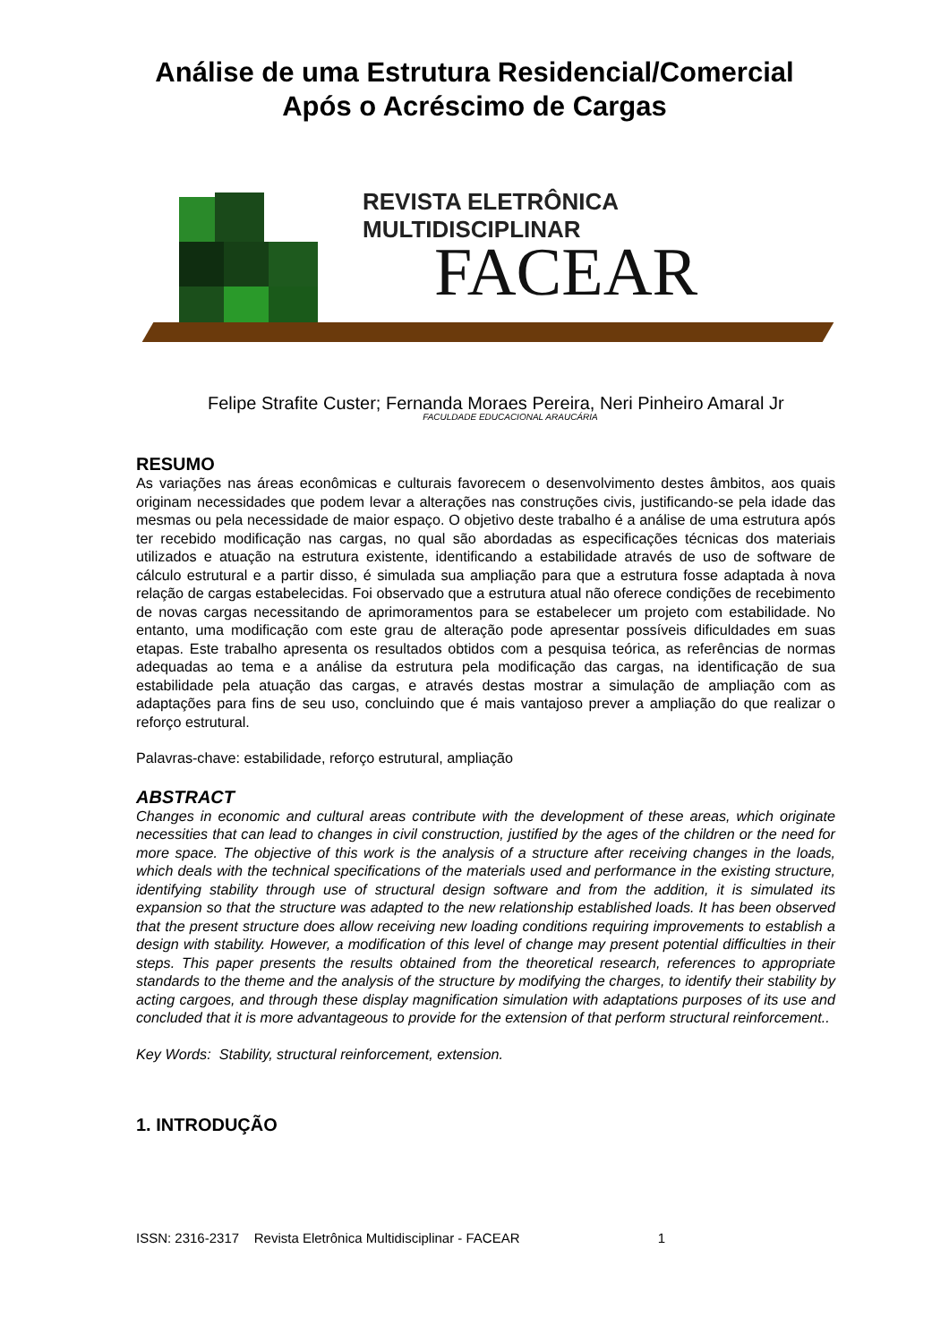Análise de uma Estrutura Residencial/Comercial
Após o Acréscimo de Cargas
REVISTA ELETRÔNICA MULTIDISCIPLINAR
FACEAR
Felipe Strafite Custer; Fernanda Moraes Pereira, Neri Pinheiro Amaral Jr
FACULDADE EDUCACIONAL ARAUCÁRIA
RESUMO
As variações nas áreas econômicas e culturais favorecem o desenvolvimento destes âmbitos, aos quais originam necessidades que podem levar a alterações nas construções civis, justificando-se pela idade das mesmas ou pela necessidade de maior espaço. O objetivo deste trabalho é a análise de uma estrutura após ter recebido modificação nas cargas, no qual são abordadas as especificações técnicas dos materiais utilizados e atuação na estrutura existente, identificando a estabilidade através de uso de software de cálculo estrutural e a partir disso, é simulada sua ampliação para que a estrutura fosse adaptada à nova relação de cargas estabelecidas. Foi observado que a estrutura atual não oferece condições de recebimento de novas cargas necessitando de aprimoramentos para se estabelecer um projeto com estabilidade. No entanto, uma modificação com este grau de alteração pode apresentar possíveis dificuldades em suas etapas. Este trabalho apresenta os resultados obtidos com a pesquisa teórica, as referências de normas adequadas ao tema e a análise da estrutura pela modificação das cargas, na identificação de sua estabilidade pela atuação das cargas, e através destas mostrar a simulação de ampliação com as adaptações para fins de seu uso, concluindo que é mais vantajoso prever a ampliação do que realizar o reforço estrutural.
Palavras-chave: estabilidade, reforço estrutural, ampliação
ABSTRACT
Changes in economic and cultural areas contribute with the development of these areas, which originate necessities that can lead to changes in civil construction, justified by the ages of the children or the need for more space. The objective of this work is the analysis of a structure after receiving changes in the loads, which deals with the technical specifications of the materials used and performance in the existing structure, identifying stability through use of structural design software and from the addition, it is simulated its expansion so that the structure was adapted to the new relationship established loads. It has been observed that the present structure does allow receiving new loading conditions requiring improvements to establish a design with stability. However, a modification of this level of change may present potential difficulties in their steps. This paper presents the results obtained from the theoretical research, references to appropriate standards to the theme and the analysis of the structure by modifying the charges, to identify their stability by acting cargoes, and through these display magnification simulation with adaptations purposes of its use and concluded that it is more advantageous to provide for the extension of that perform structural reinforcement..
Key Words: Stability, structural reinforcement, extension.
1. INTRODUÇÃO
ISSN: 2316-2317 Revista Eletrônica Multidisciplinar - FACEAR 1